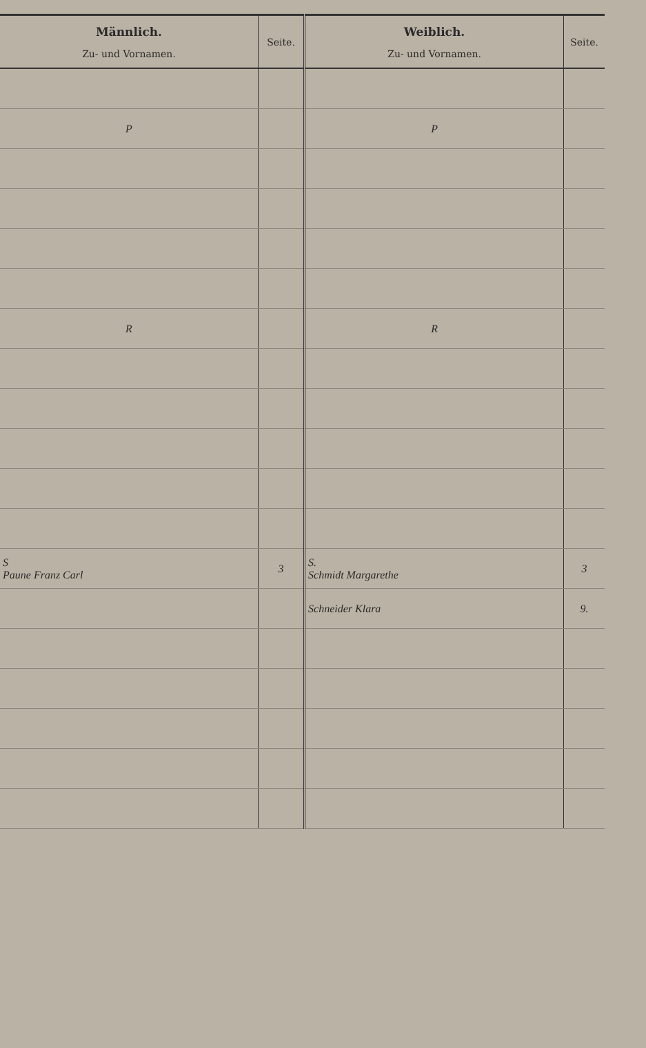| Männlich. Zu- und Vornamen. | Seite. | Weiblich. Zu- und Vornamen. | Seite. |
| --- | --- | --- | --- |
| P | | P | |
| R | | R | |
| S Paune Franz Carl | 3 | S. Schmidt Margarethe | 3 |
| | | Schneider Klara | 9. |